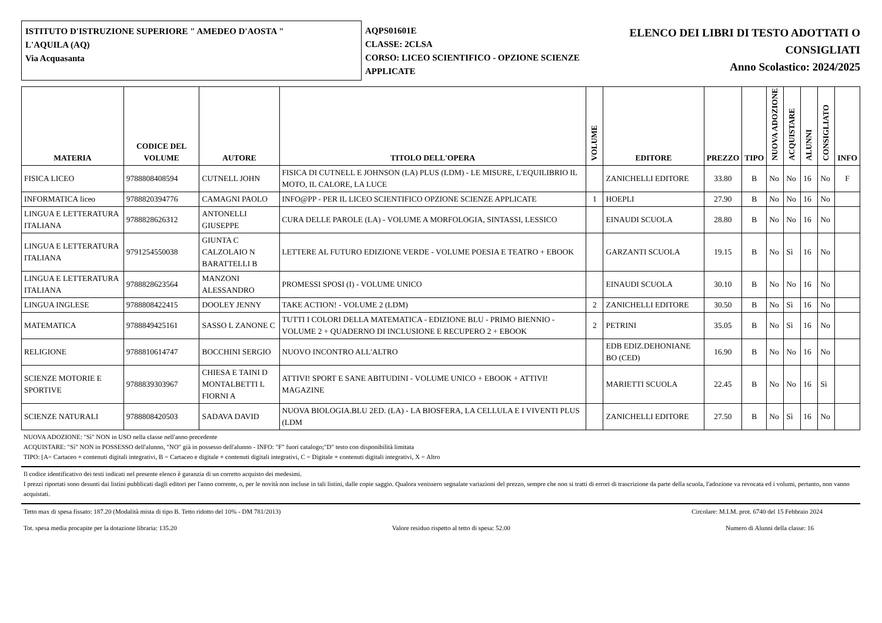ISTITUTO D'ISTRUZIONE SUPERIORE " AMEDEO D'AOSTA "
L'AQUILA (AQ)
Via Acquasanta
AQPS01601E
CLASSE: 2CLSA
CORSO: LICEO SCIENTIFICO - OPZIONE SCIENZE APPLICATE
ELENCO DEI LIBRI DI TESTO ADOTTATI O
CONSIGLIATI
Anno Scolastico: 2024/2025
| MATERIA | CODICE DEL VOLUME | AUTORE | TITOLO DELL'OPERA | VOLUME | EDITORE | PREZZO | TIPO | NUOVA ADOZIONE | ACQUISTARE | ALUNNI | CONSIGLIATO | INFO |
| --- | --- | --- | --- | --- | --- | --- | --- | --- | --- | --- | --- | --- |
| FISICA LICEO | 9788808408594 | CUTNELL JOHN | FISICA DI CUTNELL E JOHNSON (LA) PLUS (LDM) - LE MISURE, L'EQUILIBRIO IL MOTO, IL CALORE, LA LUCE | | ZANICHELLI EDITORE | 33.80 | B | No | No | 16 | No | F |
| INFORMATICA liceo | 9788820394776 | CAMAGNI PAOLO | INFO@PP - PER IL LICEO SCIENTIFICO OPZIONE SCIENZE APPLICATE | 1 | HOEPLI | 27.90 | B | No | No | 16 | No | |
| LINGUA E LETTERATURA ITALIANA | 9788828626312 | ANTONELLI GIUSEPPE | CURA DELLE PAROLE (LA) - VOLUME A MORFOLOGIA, SINTASSI, LESSICO | | EINAUDI SCUOLA | 28.80 | B | No | No | 16 | No | |
| LINGUA E LETTERATURA ITALIANA | 9791254550038 | GIUNTA C CALZOLAIO N BARATTELLI B | LETTERE AL FUTURO EDIZIONE VERDE - VOLUME POESIA E TEATRO + EBOOK | | GARZANTI SCUOLA | 19.15 | B | No | Sì | 16 | No | |
| LINGUA E LETTERATURA ITALIANA | 9788828623564 | MANZONI ALESSANDRO | PROMESSI SPOSI (I) - VOLUME UNICO | | EINAUDI SCUOLA | 30.10 | B | No | No | 16 | No | |
| LINGUA INGLESE | 9788808422415 | DOOLEY JENNY | TAKE ACTION! - VOLUME 2 (LDM) | 2 | ZANICHELLI EDITORE | 30.50 | B | No | Sì | 16 | No | |
| MATEMATICA | 9788849425161 | SASSO L ZANONE C | TUTTI I COLORI DELLA MATEMATICA - EDIZIONE BLU - PRIMO BIENNIO - VOLUME 2 + QUADERNO DI INCLUSIONE E RECUPERO 2 + EBOOK | 2 | PETRINI | 35.05 | B | No | Sì | 16 | No | |
| RELIGIONE | 9788810614747 | BOCCHINI SERGIO | NUOVO INCONTRO ALL'ALTRO | | EDB EDIZ.DEHONIANE BO (CED) | 16.90 | B | No | No | 16 | No | |
| SCIENZE MOTORIE E SPORTIVE | 9788839303967 | CHIESA E TAINI D MONTALBETTI L FIORNI A | ATTIVI! SPORT E SANE ABITUDINI - VOLUME UNICO + EBOOK + ATTIVI! MAGAZINE | | MARIETTI SCUOLA | 22.45 | B | No | No | 16 | Sì | |
| SCIENZE NATURALI | 9788808420503 | SADAVA DAVID | NUOVA BIOLOGIA.BLU 2ED. (LA) - LA BIOSFERA, LA CELLULA E I VIVENTI PLUS (LDM | | ZANICHELLI EDITORE | 27.50 | B | No | Sì | 16 | No | |
NUOVA ADOZIONE: "Sì" NON in USO nella classe nell'anno precedente
ACQUISTARE: "Sì" NON in POSSESSO dell'alunno, "NO" già in possesso dell'alunno - INFO: "F" fuori catalogo;"D" testo con disponibilità limitata
TIPO: [A= Cartaceo + contenuti digitali integrativi, B = Cartaceo e digitale + contenuti digitali integrativi, C = Digitale + contenuti digitali integrativi, X = Altro
Il codice identificativo dei testi indicati nel presente elenco è garanzia di un corretto acquisto dei medesimi.
I prezzi riportati sono desunti dai listini pubblicati dagli editori per l'anno corrente, o, per le novità non incluse in tali listini, dalle copie saggio. Qualora venissero segnalate variazioni del prezzo, sempre che non si tratti di errori di trascrizione da parte della scuola, l'adozione va revocata ed i volumi, pertanto, non vanno acquistati.
Tetto max di spesa fissato: 187.20 (Modalità mista di tipo B. Tetto ridotto del 10% - DM 781/2013) Circolare: M.I.M. prot. 6740 del 15 Febbraio 2024
Tot. spesa media procapite per la dotazione libraria: 135.20 Valore residuo rispetto al tetto di spesa: 52.00 Numero di Alunni della classe: 16